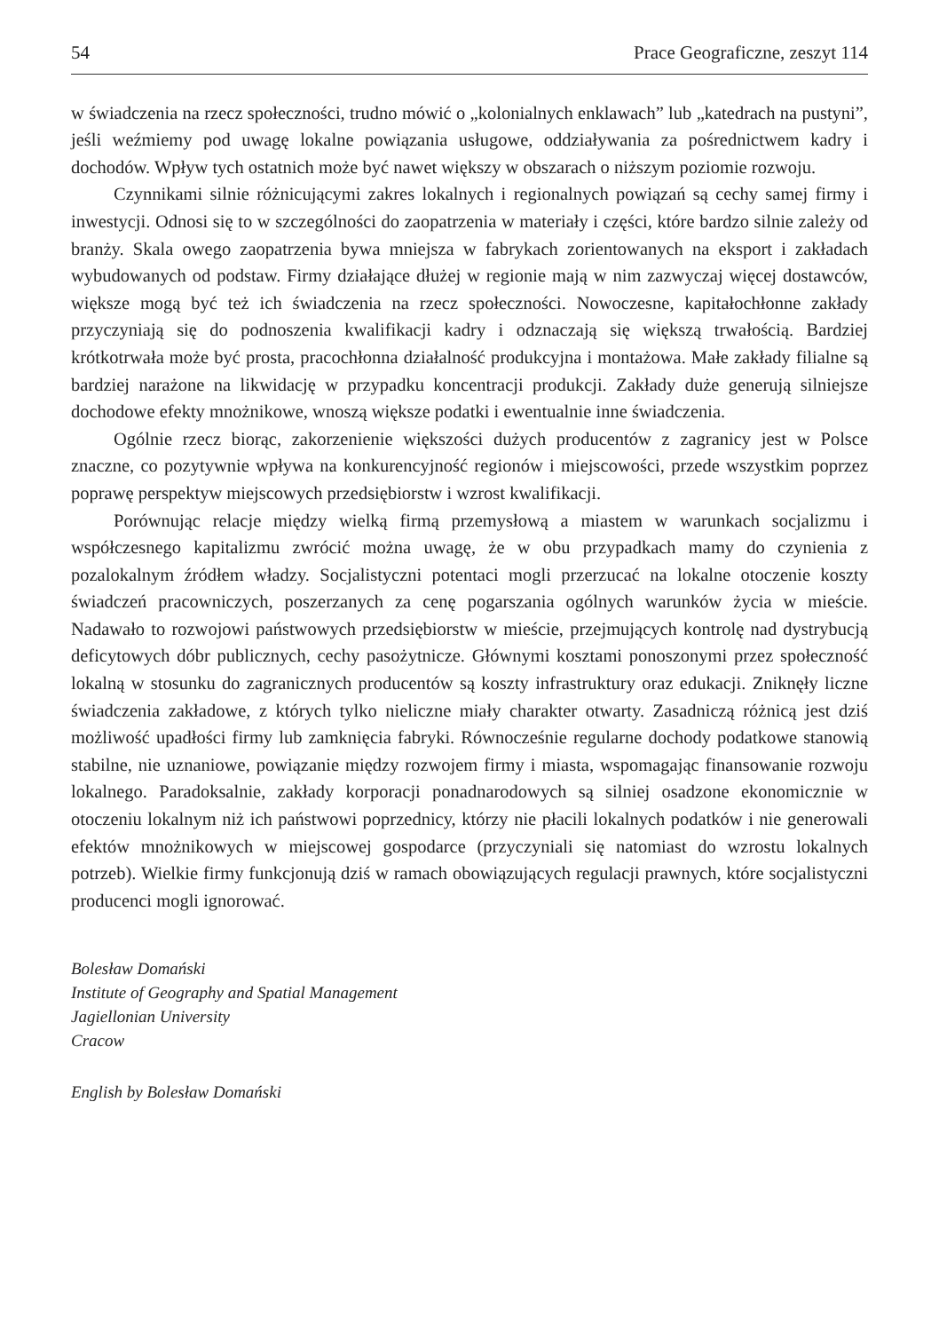54 Prace Geograficzne, zeszyt 114
w świadczenia na rzecz społeczności, trudno mówić o „kolonialnych enklawach” lub „katedrach na pustyni”, jeśli weźmiemy pod uwagę lokalne powiązania usługowe, oddziaływania za pośrednictwem kadry i dochodów. Wpływ tych ostatnich może być nawet większy w obszarach o niższym poziomie rozwoju.
Czynnikami silnie różnicującymi zakres lokalnych i regionalnych powiązań są cechy samej firmy i inwestycji. Odnosi się to w szczególności do zaopatrzenia w materiały i części, które bardzo silnie zależy od branży. Skala owego zaopatrzenia bywa mniejsza w fabrykach zorientowanych na eksport i zakładach wybudowanych od podstaw. Firmy działające dłużej w regionie mają w nim zazwyczaj więcej dostawców, większe mogą być też ich świadczenia na rzecz społeczności. Nowoczesne, kapitałochłonne zakłady przyczyniają się do podnoszenia kwalifikacji kadry i odznaczają się większą trwałością. Bardziej krótkotrwała może być prosta, pracochłonna działalność produkcyjna i montażowa. Małe zakłady filialne są bardziej narażone na likwidację w przypadku koncentracji produkcji. Zakłady duże generują silniejsze dochodowe efekty mnożnikowe, wnoszą większe podatki i ewentualnie inne świadczenia.
Ogólnie rzecz biorąc, zakorzenienie większości dużych producentów z zagranicy jest w Polsce znaczne, co pozytywnie wpływa na konkurencyjność regionów i miejscowości, przede wszystkim poprzez poprawę perspektyw miejscowych przedsiębiorstw i wzrost kwalifikacji.
Porównując relacje między wielką firmą przemysłową a miastem w warunkach socjalizmu i współczesnego kapitalizmu zwrócić można uwagę, że w obu przypadkach mamy do czynienia z pozalokalnym źródłem władzy. Socjalistyczni potentaci mogli przerzucać na lokalne otoczenie koszty świadczeń pracowniczych, poszerzanych za cenę pogarszania ogólnych warunków życia w mieście. Nadawało to rozwojowi państwowych przedsiębiorstw w mieście, przejmujących kontrolę nad dystrybucją deficytowych dóbr publicznych, cechy pasożytnicze. Głównymi kosztami ponoszonymi przez społeczność lokalną w stosunku do zagranicznych producentów są koszty infrastruktury oraz edukacji. Zniknęły liczne świadczenia zakładowe, z których tylko nieliczne miały charakter otwarty. Zasadniczą różnicą jest dziś możliwość upadłości firmy lub zamknięcia fabryki. Równocześnie regularne dochody podatkowe stanowią stabilne, nie uznaniowe, powiązanie między rozwojem firmy i miasta, wspomagając finansowanie rozwoju lokalnego. Paradoksalnie, zakłady korporacji ponadnarodowych są silniej osadzone ekonomicznie w otoczeniu lokalnym niż ich państwowi poprzednicy, którzy nie płacili lokalnych podatków i nie generowali efektów mnożnikowych w miejscowej gospodarce (przyczyniali się natomiast do wzrostu lokalnych potrzeb). Wielkie firmy funkcjonują dziś w ramach obowiązujących regulacji prawnych, które socjalistyczni producenci mogli ignorować.
Bolesław Domański
Institute of Geography and Spatial Management
Jagiellonian University
Cracow
English by Bolesław Domański